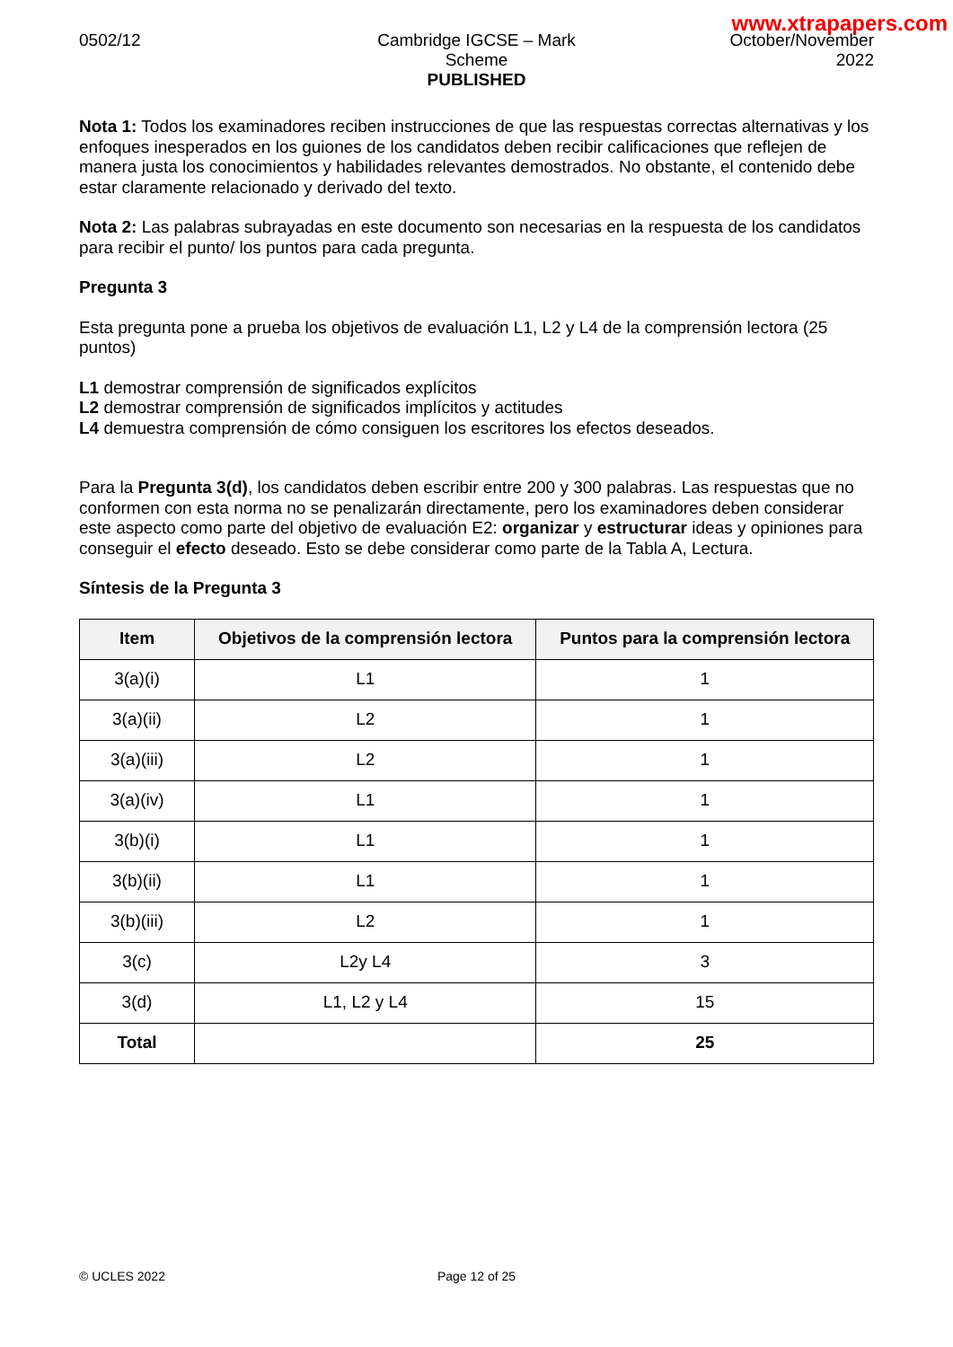www.xtrapapers.com
0502/12 Cambridge IGCSE – Mark Scheme
PUBLISHED
October/November
2022
Nota 1: Todos los examinadores reciben instrucciones de que las respuestas correctas alternativas y los enfoques inesperados en los guiones de los candidatos deben recibir calificaciones que reflejen de manera justa los conocimientos y habilidades relevantes demostrados. No obstante, el contenido debe estar claramente relacionado y derivado del texto.
Nota 2: Las palabras subrayadas en este documento son necesarias en la respuesta de los candidatos para recibir el punto/ los puntos para cada pregunta.
Pregunta 3
Esta pregunta pone a prueba los objetivos de evaluación L1, L2 y L4 de la comprensión lectora (25 puntos)
L1 demostrar comprensión de significados explícitos
L2 demostrar comprensión de significados implícitos y actitudes
L4 demuestra comprensión de cómo consiguen los escritores los efectos deseados.
Para la Pregunta 3(d), los candidatos deben escribir entre 200 y 300 palabras. Las respuestas que no conformen con esta norma no se penalizarán directamente, pero los examinadores deben considerar este aspecto como parte del objetivo de evaluación E2: organizar y estructurar ideas y opiniones para conseguir el efecto deseado. Esto se debe considerar como parte de la Tabla A, Lectura.
Síntesis de la Pregunta 3
| Item | Objetivos de la comprensión lectora | Puntos para la comprensión lectora |
| --- | --- | --- |
| 3(a)(i) | L1 | 1 |
| 3(a)(ii) | L2 | 1 |
| 3(a)(iii) | L2 | 1 |
| 3(a)(iv) | L1 | 1 |
| 3(b)(i) | L1 | 1 |
| 3(b)(ii) | L1 | 1 |
| 3(b)(iii) | L2 | 1 |
| 3(c) | L2y L4 | 3 |
| 3(d) | L1, L2 y L4 | 15 |
| Total | | 25 |
© UCLES 2022 Page 12 of 25